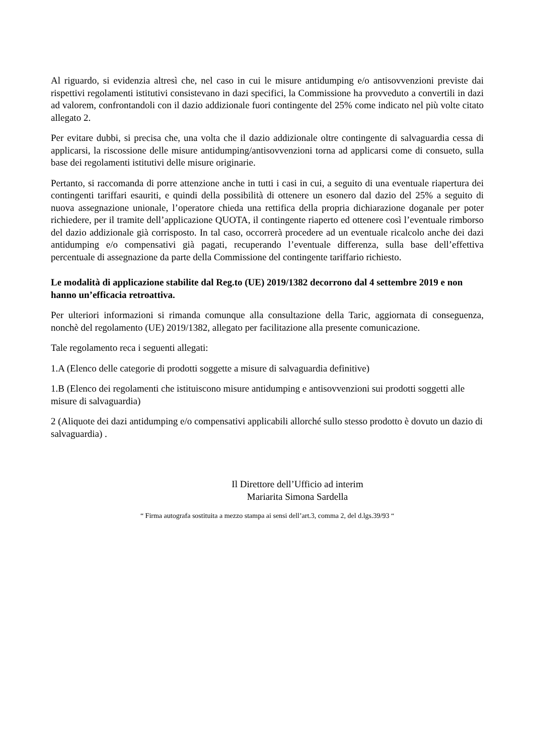Al riguardo, si evidenzia altresì che, nel caso in cui le misure antidumping e/o antisovvenzioni previste dai rispettivi regolamenti istitutivi consistevano in dazi specifici, la Commissione ha provveduto a convertili in dazi ad valorem, confrontandoli con il dazio addizionale fuori contingente del 25% come indicato nel più volte citato allegato 2.
Per evitare dubbi, si precisa che, una volta che il dazio addizionale oltre contingente di salvaguardia cessa di applicarsi, la riscossione delle misure antidumping/antisovvenzioni torna ad applicarsi come di consueto, sulla base dei regolamenti istitutivi delle misure originarie.
Pertanto, si raccomanda di porre attenzione anche in tutti i casi in cui, a seguito di una eventuale riapertura dei contingenti tariffari esauriti, e quindi della possibilità di ottenere un esonero dal dazio del 25% a seguito di nuova assegnazione unionale, l’operatore chieda una rettifica della propria dichiarazione doganale per poter richiedere, per il tramite dell’applicazione QUOTA, il contingente riaperto ed ottenere così l’eventuale rimborso del dazio addizionale già corrisposto. In tal caso, occorrerà procedere ad un eventuale ricalcolo anche dei dazi antidumping e/o compensativi già pagati, recuperando l’eventuale differenza, sulla base dell’effettiva percentuale di assegnazione da parte della Commissione del contingente tariffario richiesto.
Le modalità di applicazione stabilite dal Reg.to (UE) 2019/1382 decorrono dal 4 settembre 2019 e non hanno un’efficacia retroattiva.
Per ulteriori informazioni si rimanda comunque alla consultazione della Taric, aggiornata di conseguenza, nonchè del regolamento (UE) 2019/1382, allegato per facilitazione alla presente comunicazione.
Tale regolamento reca i seguenti allegati:
1.A (Elenco delle categorie di prodotti soggette a misure di salvaguardia definitive)
1.B (Elenco dei regolamenti che istituiscono misure antidumping e antisovvenzioni sui prodotti soggetti alle misure di salvaguardia)
2 (Aliquote dei dazi antidumping e/o compensativi applicabili allorché sullo stesso prodotto è dovuto un dazio di salvaguardia) .
Il Direttore dell’Ufficio ad interim
Mariarita Simona Sardella
“ Firma autografa sostituita a mezzo stampa ai sensi dell’art.3, comma 2, del d.lgs.39/93 “